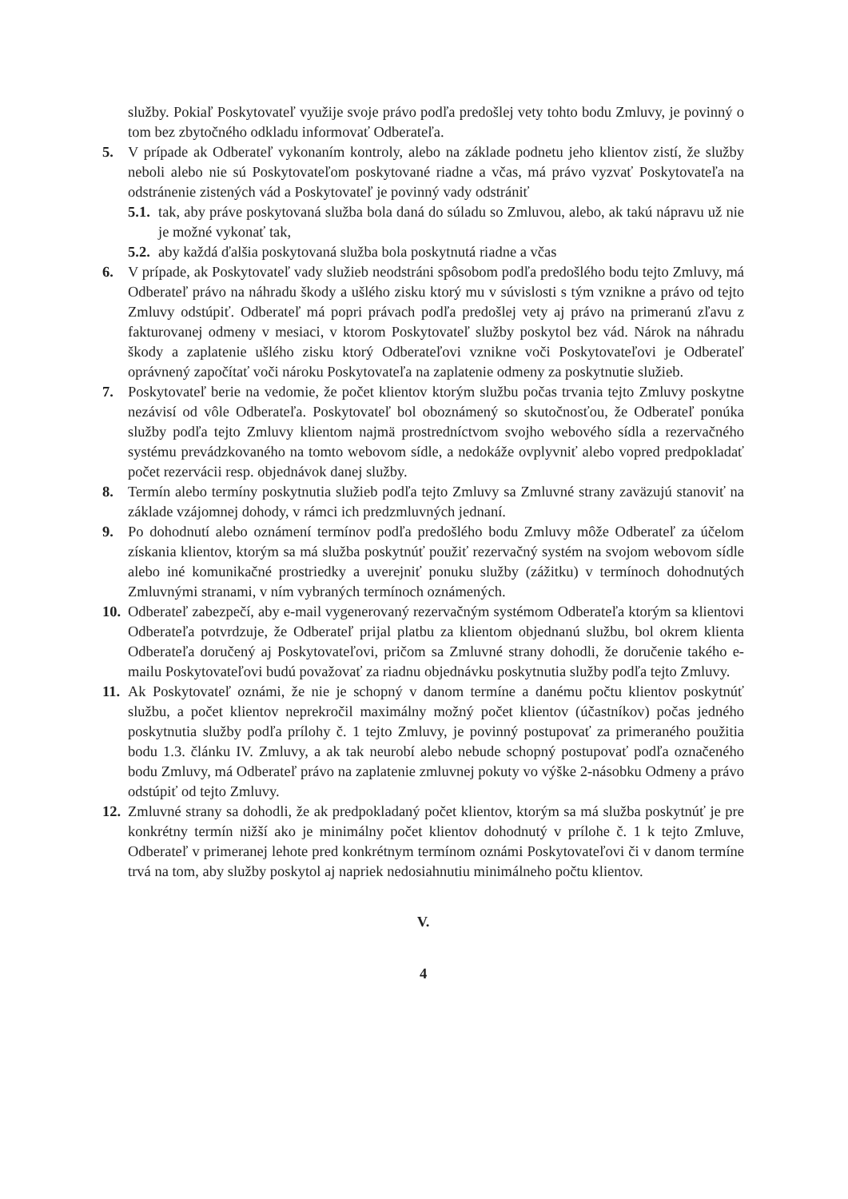služby. Pokiaľ Poskytovateľ využije svoje právo podľa predošlej vety tohto bodu Zmluvy, je povinný o tom bez zbytočného odkladu informovať Odberateľa.
5. V prípade ak Odberateľ vykonaním kontroly, alebo na základe podnetu jeho klientov zistí, že služby neboli alebo nie sú Poskytovateľom poskytované riadne a včas, má právo vyzvať Poskytovateľa na odstránenie zistených vád a Poskytovateľ je povinný vady odstrániť
5.1.
tak, aby práve poskytovaná služba bola daná do súladu so Zmluvou, alebo, ak takú nápravu už nie je možné vykonať tak,
5.2.
aby každá ďalšia poskytovaná služba bola poskytnutá riadne a včas
6. V prípade, ak Poskytovateľ vady služieb neodstráni spôsobom podľa predošlého bodu tejto Zmluvy, má Odberateľ právo na náhradu škody a ušlého zisku ktorý mu v súvislosti s tým vznikne a právo od tejto Zmluvy odstúpiť. Odberateľ má popri právach podľa predošlej vety aj právo na primeranú zľavu z fakturovanej odmeny v mesiaci, v ktorom Poskytovateľ služby poskytol bez vád. Nárok na náhradu škody a zaplatenie ušlého zisku ktorý Odberateľovi vznikne voči Poskytovateľovi je Odberateľ oprávnený započítať voči nároku Poskytovateľa na zaplatenie odmeny za poskytnutie služieb.
7. Poskytovateľ berie na vedomie, že počet klientov ktorým službu počas trvania tejto Zmluvy poskytne nezávisí od vôle Odberateľa. Poskytovateľ bol oboznámený so skutočnosťou, že Odberateľ ponúka služby podľa tejto Zmluvy klientom najmä prostredníctvom svojho webového sídla a rezervačného systému prevádzkovaného na tomto webovom sídle, a nedokáže ovplyvniť alebo vopred predpokladať počet rezervácii resp. objednávok danej služby.
8. Termín alebo termíny poskytnutia služieb podľa tejto Zmluvy sa Zmluvné strany zaväzujú stanoviť na základe vzájomnej dohody, v rámci ich predzmluvných jednaní.
9. Po dohodnutí alebo oznámení termínov podľa predošlého bodu Zmluvy môže Odberateľ za účelom získania klientov, ktorým sa má služba poskytnúť použiť rezervačný systém na svojom webovom sídle alebo iné komunikačné prostriedky a uverejniť ponuku služby (zážitku) v termínoch dohodnutých Zmluvnými stranami, v ním vybraných termínoch oznámených.
10.
Odberateľ zabezpečí, aby e-mail vygenerovaný rezervačným systémom Odberateľa ktorým sa klientovi Odberateľa potvrdzuje, že Odberateľ prijal platbu za klientom objednanú službu, bol okrem klienta Odberateľa doručený aj Poskytovateľovi, pričom sa Zmluvné strany dohodli, že doručenie takého e-mailu Poskytovateľovi budú považovať za riadnu objednávku poskytnutia služby podľa tejto Zmluvy.
11.
Ak Poskytovateľ oznámi, že nie je schopný v danom termíne a danému počtu klientov poskytnúť službu, a počet klientov neprekročil maximálny možný počet klientov (účastníkov) počas jedného poskytnutia služby podľa prílohy č. 1 tejto Zmluvy, je povinný postupovať za primeraného použitia bodu 1.3. článku IV. Zmluvy, a ak tak neurobí alebo nebude schopný postupovať podľa označeného bodu Zmluvy, má Odberateľ právo na zaplatenie zmluvnej pokuty vo výške 2-násobku Odmeny a právo odstúpiť od tejto Zmluvy.
12.
Zmluvné strany sa dohodli, že ak predpokladaný počet klientov, ktorým sa má služba poskytnúť je pre konkrétny termín nižší ako je minimálny počet klientov dohodnutý v prílohe č. 1 k tejto Zmluve, Odberateľ v primeranej lehote pred konkrétnym termínom oznámi Poskytovateľovi či v danom termíne trvá na tom, aby služby poskytol aj napriek nedosiahnutiu minimálneho počtu klientov.
V.
4